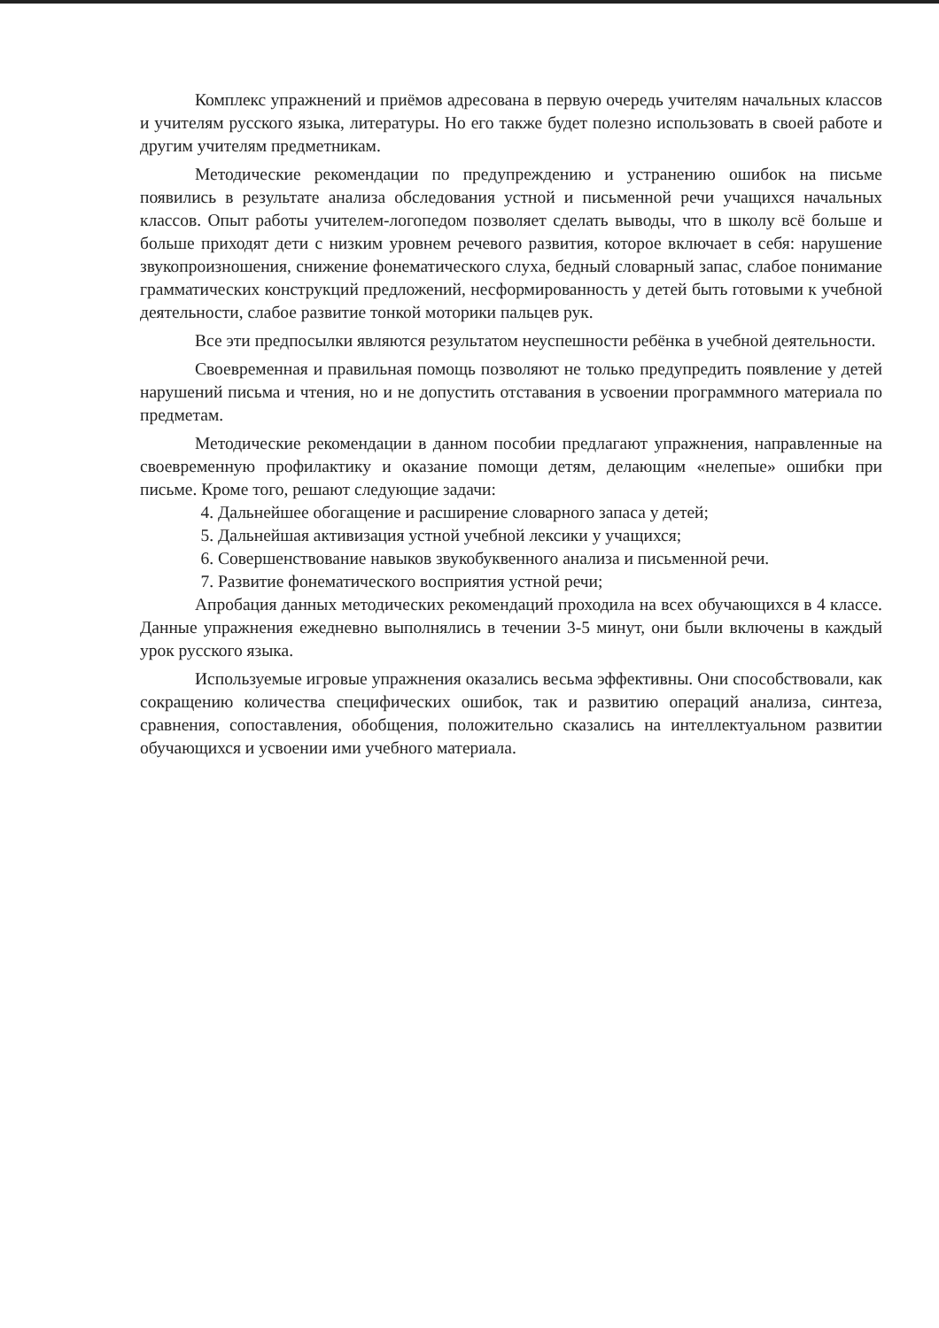Комплекс упражнений и приёмов адресована в первую очередь учителям начальных классов и учителям русского языка, литературы. Но его также будет полезно использовать в своей работе и другим учителям предметникам.
Методические рекомендации по предупреждению и устранению ошибок на письме появились в результате анализа обследования устной и письменной речи учащихся начальных классов. Опыт работы учителем-логопедом позволяет сделать выводы, что в школу всё больше и больше приходят дети с низким уровнем речевого развития, которое включает в себя: нарушение звукопроизношения, снижение фонематического слуха, бедный словарный запас, слабое понимание грамматических конструкций предложений, несформированность у детей быть готовыми к учебной деятельности, слабое развитие тонкой моторики пальцев рук.
Все эти предпосылки являются результатом неуспешности ребёнка в учебной деятельности.
Своевременная и правильная помощь позволяют не только предупредить появление у детей нарушений письма и чтения, но и не допустить отставания в усвоении программного материала по предметам.
Методические рекомендации в данном пособии предлагают упражнения, направленные на своевременную профилактику и оказание помощи детям, делающим «нелепые» ошибки при письме. Кроме того, решают следующие задачи:
4. Дальнейшее обогащение и расширение словарного запаса у детей;
5. Дальнейшая активизация устной учебной лексики у учащихся;
6. Совершенствование навыков звукобуквенного анализа и письменной речи.
7. Развитие фонематического восприятия устной речи;
Апробация данных методических рекомендаций проходила на всех обучающихся в 4 классе. Данные упражнения ежедневно выполнялись в течении 3-5 минут, они были включены в каждый урок русского языка.
Используемые игровые упражнения оказались весьма эффективны. Они способствовали, как сокращению количества специфических ошибок, так и развитию операций анализа, синтеза, сравнения, сопоставления, обобщения, положительно сказались на интеллектуальном развитии обучающихся и усвоении ими учебного материала.